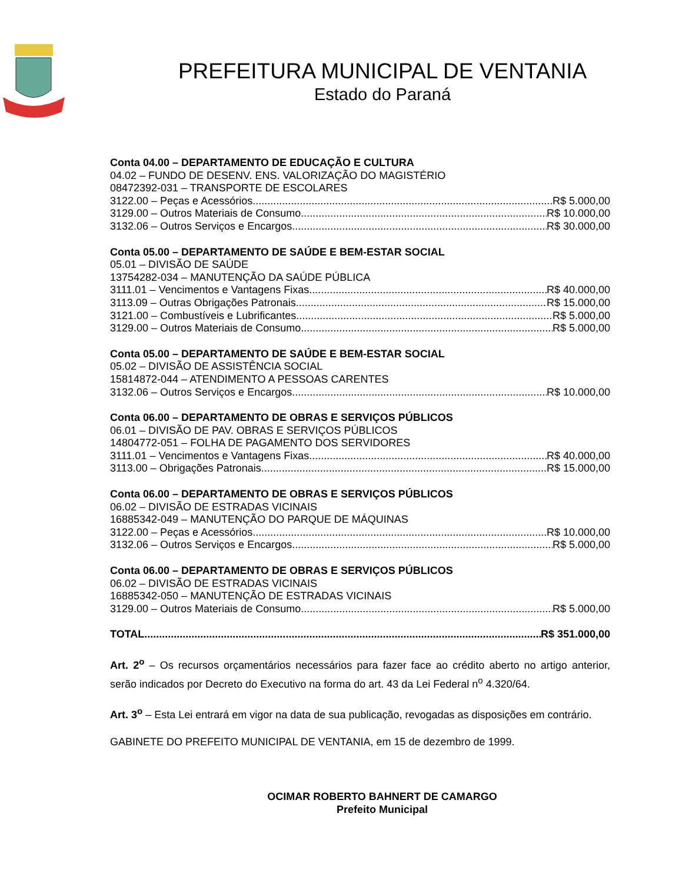PREFEITURA MUNICIPAL DE VENTANIA
Estado do Paraná
Conta 04.00 – DEPARTAMENTO DE EDUCAÇÃO E CULTURA
04.02 – FUNDO DE DESENV. ENS. VALORIZAÇÃO DO MAGISTÉRIO
08472392-031 – TRANSPORTE DE ESCOLARES
3122.00 – Peças e Acessórios R$ 5.000,00
3129.00 – Outros Materiais de Consumo R$ 10.000,00
3132.06 – Outros Serviços e Encargos R$ 30.000,00
Conta 05.00 – DEPARTAMENTO DE SAÚDE E BEM-ESTAR SOCIAL
05.01 – DIVISÃO DE SAÚDE
13754282-034 – MANUTENÇÃO DA SAÚDE PÚBLICA
3111.01 – Vencimentos e Vantagens Fixas R$ 40.000,00
3113.09 – Outras Obrigações Patronais R$ 15.000,00
3121.00 – Combustíveis e Lubrificantes R$ 5.000,00
3129.00 – Outros Materiais de Consumo R$ 5.000,00
Conta 05.00 – DEPARTAMENTO DE SAÚDE E BEM-ESTAR SOCIAL
05.02 – DIVISÃO DE ASSISTÊNCIA SOCIAL
15814872-044 – ATENDIMENTO A PESSOAS CARENTES
3132.06 – Outros Serviços e Encargos R$ 10.000,00
Conta 06.00 – DEPARTAMENTO DE OBRAS E SERVIÇOS PÚBLICOS
06.01 – DIVISÃO DE PAV. OBRAS E SERVIÇOS PÚBLICOS
14804772-051 – FOLHA DE PAGAMENTO DOS SERVIDORES
3111.01 – Vencimentos e Vantagens Fixas R$ 40.000,00
3113.00 – Obrigações Patronais R$ 15.000,00
Conta 06.00 – DEPARTAMENTO DE OBRAS E SERVIÇOS PÚBLICOS
06.02 – DIVISÃO DE ESTRADAS VICINAIS
16885342-049 – MANUTENÇÃO DO PARQUE DE MÁQUINAS
3122.00 – Peças e Acessórios R$ 10.000,00
3132.06 – Outros Serviços e Encargos R$ 5.000,00
Conta 06.00 – DEPARTAMENTO DE OBRAS E SERVIÇOS PÚBLICOS
06.02 – DIVISÃO DE ESTRADAS VICINAIS
16885342-050 – MANUTENÇÃO DE ESTRADAS VICINAIS
3129.00 – Outros Materiais de Consumo R$ 5.000,00
TOTAL R$ 351.000,00
Art. 2<sup>o</sup> – Os recursos orçamentários necessários para fazer face ao crédito aberto no artigo anterior, serão indicados por Decreto do Executivo na forma do art. 43 da Lei Federal n<sup>o</sup> 4.320/64.
Art. 3<sup>o</sup> – Esta Lei entrará em vigor na data de sua publicação, revogadas as disposições em contrário.
GABINETE DO PREFEITO MUNICIPAL DE VENTANIA, em 15 de dezembro de 1999.
OCIMAR ROBERTO BAHNERT DE CAMARGO
Prefeito Municipal